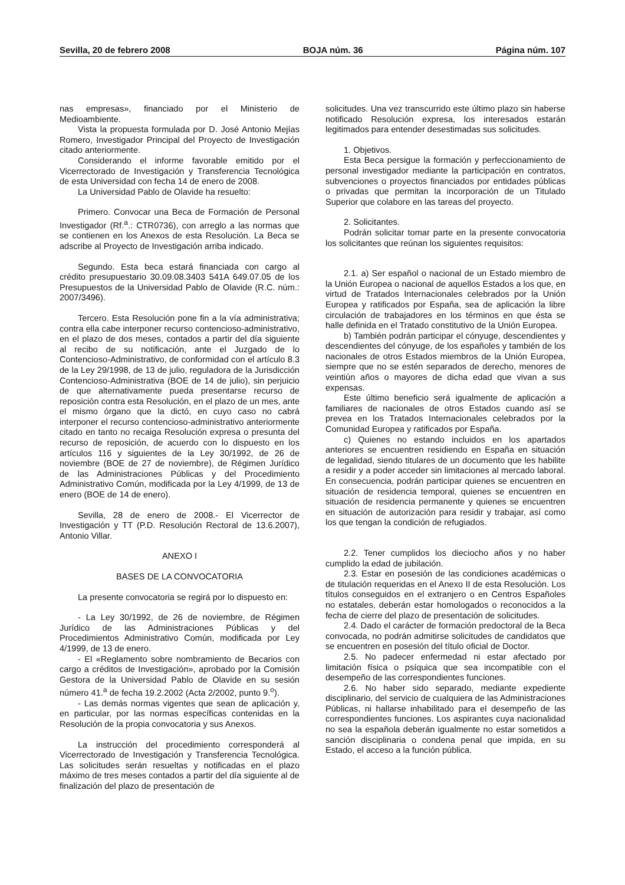Sevilla, 20 de febrero 2008 BOJA núm. 36 Página núm. 107
nas empresas», financiado por el Ministerio de Medioambiente.
Vista la propuesta formulada por D. José Antonio Mejías Romero, Investigador Principal del Proyecto de Investigación citado anteriormente.
Considerando el informe favorable emitido por el Vicerrectorado de Investigación y Transferencia Tecnológica de esta Universidad con fecha 14 de enero de 2008.
La Universidad Pablo de Olavide ha resuelto:
Primero. Convocar una Beca de Formación de Personal Investigador (Rf.<sup>a</sup>.: CTR0736), con arreglo a las normas que se contienen en los Anexos de esta Resolución. La Beca se adscribe al Proyecto de Investigación arriba indicado.
Segundo. Esta beca estará financiada con cargo al crédito presupuestario 30.09.08.3403 541A 649.07.05 de los Presupuestos de la Universidad Pablo de Olavide (R.C. núm.: 2007/3496).
Tercero. Esta Resolución pone fin a la vía administrativa; contra ella cabe interponer recurso contencioso-administrativo, en el plazo de dos meses, contados a partir del día siguiente al recibo de su notificación, ante el Juzgado de lo Contencioso-Administrativo, de conformidad con el artículo 8.3 de la Ley 29/1998, de 13 de julio, reguladora de la Jurisdicción Contencioso-Administrativa (BOE de 14 de julio), sin perjuicio de que alternativamente pueda presentarse recurso de reposición contra esta Resolución, en el plazo de un mes, ante el mismo órgano que la dictó, en cuyo caso no cabrá interponer el recurso contencioso-administrativo anteriormente citado en tanto no recaiga Resolución expresa o presunta del recurso de reposición, de acuerdo con lo dispuesto en los artículos 116 y siguientes de la Ley 30/1992, de 26 de noviembre (BOE de 27 de noviembre), de Régimen Jurídico de las Administraciones Públicas y del Procedimiento Administrativo Común, modificada por la Ley 4/1999, de 13 de enero (BOE de 14 de enero).
Sevilla, 28 de enero de 2008.- El Vicerrector de Investigación y TT (P.D. Resolución Rectoral de 13.6.2007), Antonio Villar.
ANEXO I
BASES DE LA CONVOCATORIA
La presente convocatoria se regirá por lo dispuesto en:
- La Ley 30/1992, de 26 de noviembre, de Régimen Jurídico de las Administraciones Públicas y del Procedimientos Administrativo Común, modificada por Ley 4/1999, de 13 de enero.
- El «Reglamento sobre nombramiento de Becarios con cargo a créditos de Investigación», aprobado por la Comisión Gestora de la Universidad Pablo de Olavide en su sesión número 41.<sup>a</sup> de fecha 19.2.2002 (Acta 2/2002, punto 9.<sup>o</sup>).
- Las demás normas vigentes que sean de aplicación y, en particular, por las normas específicas contenidas en la Resolución de la propia convocatoria y sus Anexos.
La instrucción del procedimiento corresponderá al Vicerrectorado de Investigación y Transferencia Tecnológica. Las solicitudes serán resueltas y notificadas en el plazo máximo de tres meses contados a partir del día siguiente al de finalización del plazo de presentación de
solicitudes. Una vez transcurrido este último plazo sin haberse notificado Resolución expresa, los interesados estarán legitimados para entender desestimadas sus solicitudes.
1. Objetivos.
Esta Beca persigue la formación y perfeccionamiento de personal investigador mediante la participación en contratos, subvenciones o proyectos financiados por entidades públicas o privadas que permitan la incorporación de un Titulado Superior que colabore en las tareas del proyecto.
2. Solicitantes.
Podrán solicitar tomar parte en la presente convocatoria los solicitantes que reúnan los siguientes requisitos:
2.1. a) Ser español o nacional de un Estado miembro de la Unión Europea o nacional de aquellos Estados a los que, en virtud de Tratados Internacionales celebrados por la Unión Europea y ratificados por España, sea de aplicación la libre circulación de trabajadores en los términos en que ésta se halle definida en el Tratado constitutivo de la Unión Europea.
b) También podrán participar el cónyuge, descendientes y descendientes del cónyuge, de los españoles y también de los nacionales de otros Estados miembros de la Unión Europea, siempre que no se estén separados de derecho, menores de veintiún años o mayores de dicha edad que vivan a sus expensas.
Este último beneficio será igualmente de aplicación a familiares de nacionales de otros Estados cuando así se prevea en los Tratados Internacionales celebrados por la Comunidad Europea y ratificados por España.
c) Quienes no estando incluidos en los apartados anteriores se encuentren residiendo en España en situación de legalidad, siendo titulares de un documento que les habilite a residir y a poder acceder sin limitaciones al mercado laboral. En consecuencia, podrán participar quienes se encuentren en situación de residencia temporal, quienes se encuentren en situación de residencia permanente y quienes se encuentren en situación de autorización para residir y trabajar, así como los que tengan la condición de refugiados.
2.2. Tener cumplidos los dieciocho años y no haber cumplido la edad de jubilación.
2.3. Estar en posesión de las condiciones académicas o de titulación requeridas en el Anexo II de esta Resolución. Los títulos conseguidos en el extranjero o en Centros Españoles no estatales, deberán estar homologados o reconocidos a la fecha de cierre del plazo de presentación de solicitudes.
2.4. Dado el carácter de formación predoctoral de la Beca convocada, no podrán admitirse solicitudes de candidatos que se encuentren en posesión del título oficial de Doctor.
2.5. No padecer enfermedad ni estar afectado por limitación física o psíquica que sea incompatible con el desempeño de las correspondientes funciones.
2.6. No haber sido separado, mediante expediente disciplinario, del servicio de cualquiera de las Administraciones Públicas, ni hallarse inhabilitado para el desempeño de las correspondientes funciones. Los aspirantes cuya nacionalidad no sea la española deberán igualmente no estar sometidos a sanción disciplinaria o condena penal que impida, en su Estado, el acceso a la función pública.